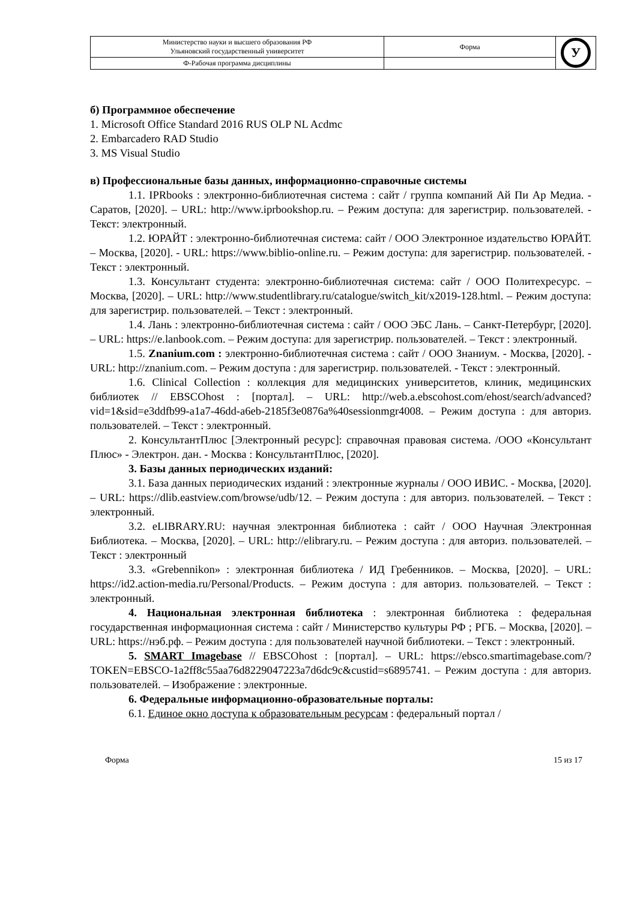| Министерство науки и высшего образования РФ Ульяновский государственный университет | Форма | У |
| Ф-Рабочая программа дисциплины | | |
б) Программное обеспечение
1. Microsoft Office Standard 2016 RUS OLP NL Acdmc
2. Embarcadero RAD Studio
3. MS Visual Studio
в) Профессиональные базы данных, информационно-справочные системы
1.1. IPRbooks : электронно-библиотечная система : сайт / группа компаний Ай Пи Ар Медиа. - Саратов, [2020]. – URL: http://www.iprbookshop.ru. – Режим доступа: для зарегистрир. пользователей. - Текст: электронный.
1.2. ЮРАЙТ : электронно-библиотечная система: сайт / ООО Электронное издательство ЮРАЙТ. – Москва, [2020]. - URL: https://www.biblio-online.ru. – Режим доступа: для зарегистрир. пользователей. - Текст : электронный.
1.3. Консультант студента: электронно-библиотечная система: сайт / ООО Политехресурс. – Москва, [2020]. – URL: http://www.studentlibrary.ru/catalogue/switch_kit/x2019-128.html. – Режим доступа: для зарегистрир. пользователей. – Текст : электронный.
1.4. Лань : электронно-библиотечная система : сайт / ООО ЭБС Лань. – Санкт-Петербург, [2020]. – URL: https://e.lanbook.com. – Режим доступа: для зарегистрир. пользователей. – Текст : электронный.
1.5. Znanium.com : электронно-библиотечная система : сайт / ООО Знаниум. - Москва, [2020]. - URL: http://znanium.com. – Режим доступа : для зарегистрир. пользователей. - Текст : электронный.
1.6. Clinical Collection : коллекция для медицинских университетов, клиник, медицинских библиотек // EBSCOhost : [портал]. – URL: http://web.a.ebscohost.com/ehost/search/advanced?vid=1&sid=e3ddfb99-a1a7-46dd-a6eb-2185f3e0876a%40sessionmgr4008. – Режим доступа : для авториз. пользователей. – Текст : электронный.
2. КонсультантПлюс [Электронный ресурс]: справочная правовая система. /ООО «Консультант Плюс» - Электрон. дан. - Москва : КонсультантПлюс, [2020].
3. Базы данных периодических изданий:
3.1. База данных периодических изданий : электронные журналы / ООО ИВИС. - Москва, [2020]. – URL: https://dlib.eastview.com/browse/udb/12. – Режим доступа : для авториз. пользователей. – Текст : электронный.
3.2. eLIBRARY.RU: научная электронная библиотека : сайт / ООО Научная Электронная Библиотека. – Москва, [2020]. – URL: http://elibrary.ru. – Режим доступа : для авториз. пользователей. – Текст : электронный
3.3. «Grebennikon» : электронная библиотека / ИД Гребенников. – Москва, [2020]. – URL: https://id2.action-media.ru/Personal/Products. – Режим доступа : для авториз. пользователей. – Текст : электронный.
4. Национальная электронная библиотека : электронная библиотека : федеральная государственная информационная система : сайт / Министерство культуры РФ ; РГБ. – Москва, [2020]. – URL: https://нэб.рф. – Режим доступа : для пользователей научной библиотеки. – Текст : электронный.
5. SMART Imagebase // EBSCOhost : [портал]. – URL: https://ebsco.smartimagebase.com/?TOKEN=EBSCO-1a2ff8c55aa76d8229047223a7d6dc9c&custid=s6895741. – Режим доступа : для авториз. пользователей. – Изображение : электронные.
6. Федеральные информационно-образовательные порталы:
6.1. Единое окно доступа к образовательным ресурсам : федеральный портал /
Форма 15 из 17